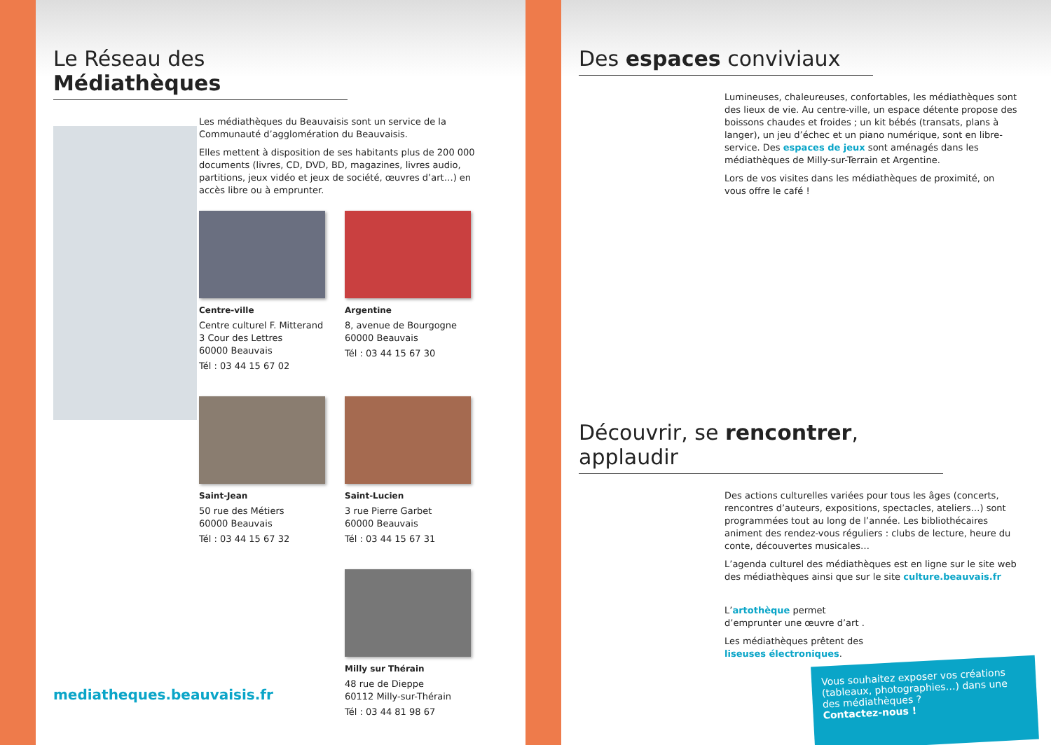Le Réseau des Médiathèques
Les médiathèques du Beauvaisis sont un service de la Communauté d’agglomération du Beauvaisis.
Elles mettent à disposition de ses habitants plus de 200 000 documents (livres, CD, DVD, BD, magazines, livres audio, partitions, jeux vidéo et jeux de société, œuvres d’art…) en accès libre ou à emprunter.
Centre-ville
Centre culturel F. Mitterand
3 Cour des Lettres
60000 Beauvais
Tél : 03 44 15 67 02
Argentine
8, avenue de Bourgogne
60000 Beauvais
Tél : 03 44 15 67 30
Saint-Jean
50 rue des Métiers
60000 Beauvais
Tél : 03 44 15 67 32
Saint-Lucien
3 rue Pierre Garbet
60000 Beauvais
Tél : 03 44 15 67 31
Milly sur Thérain
48 rue de Dieppe
60112 Milly-sur-Thérain
Tél : 03 44 81 98 67
mediatheques.beauvaisis.fr
Des espaces conviviaux
Lumineuses, chaleureuses, confortables, les médiathèques sont des lieux de vie. Au centre-ville, un espace détente propose des boissons chaudes et froides ; un kit bébés (transats, plans à langer), un jeu d’échec et un piano numérique, sont en libre-service. Des espaces de jeux sont aménagés dans les médiathèques de Milly-sur-Terrain et Argentine.
Lors de vos visites dans les médiathèques de proximité, on vous offre le café !
Découvrir, se rencontrer, applaudir
Des actions culturelles variées pour tous les âges (concerts, rencontres d’auteurs, expositions, spectacles, ateliers…) sont programmées tout au long de l’année. Les bibliothécaires animent des rendez-vous réguliers : clubs de lecture, heure du conte, découvertes musicales…
L’agenda culturel des médiathèques est en ligne sur le site web des médiathèques ainsi que sur le site culture.beauvais.fr
L’artothèque permet d’emprunter une œuvre d’art .
Les médiathèques prêtent des liseuses électroniques.
Vous souhaitez exposer vos créations (tableaux, photographies…) dans une des médiathèques ?
Contactez-nous !